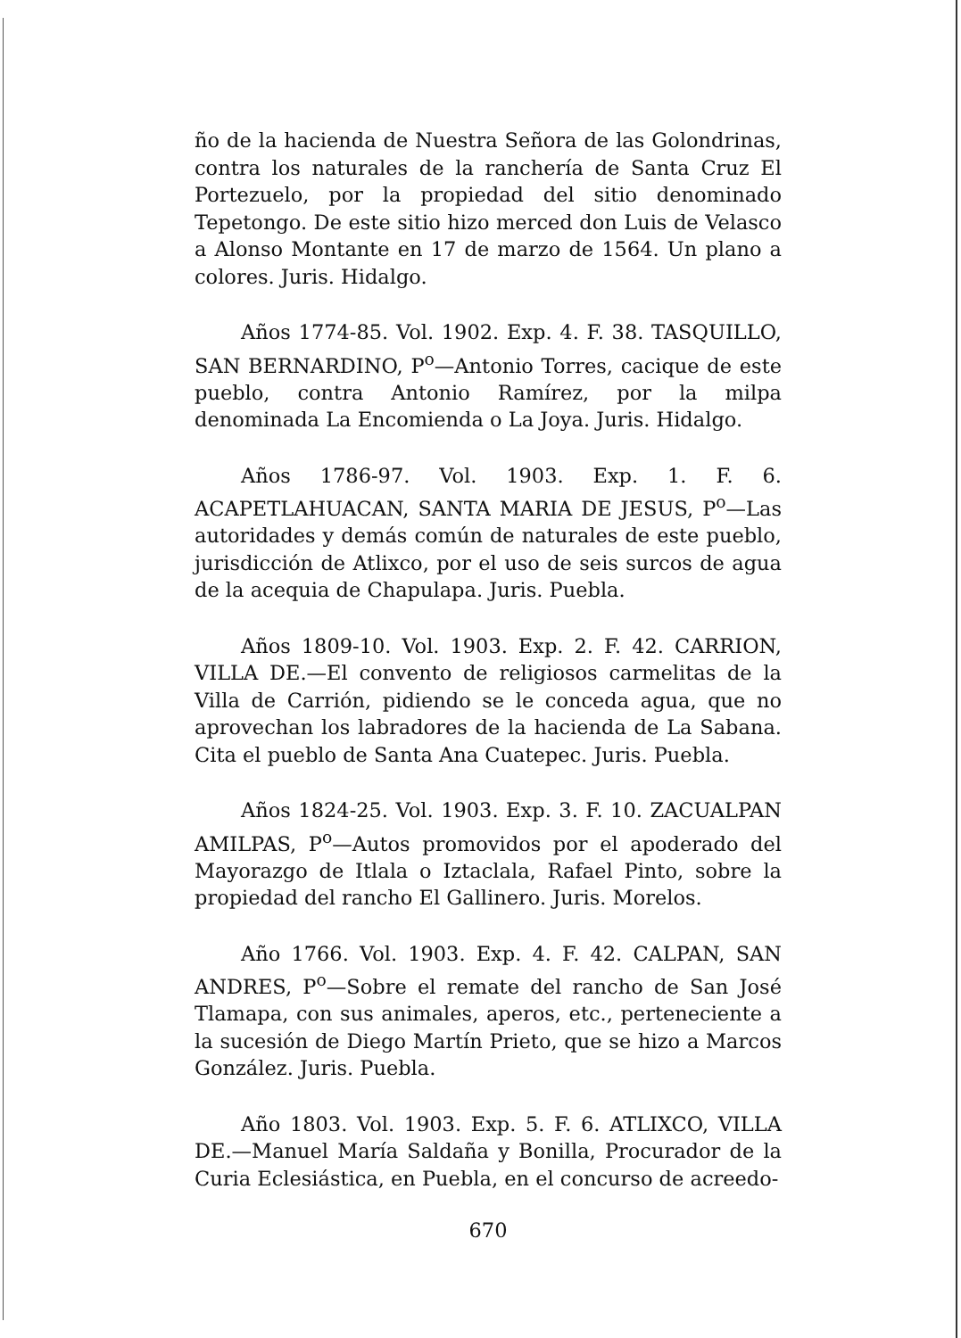ño de la hacienda de Nuestra Señora de las Golondrinas, contra los naturales de la ranchería de Santa Cruz El Portezuelo, por la propiedad del sitio denominado Tepetongo. De este sitio hizo merced don Luis de Velasco a Alonso Montante en 17 de marzo de 1564. Un plano a colores. Juris. Hidalgo.
Años 1774-85. Vol. 1902. Exp. 4. F. 38. TASQUILLO, SAN BERNARDINO, P<sup>o</sup>—Antonio Torres, cacique de este pueblo, contra Antonio Ramírez, por la milpa denominada La Encomienda o La Joya. Juris. Hidalgo.
Años 1786-97. Vol. 1903. Exp. 1. F. 6. ACAPETLAHUACAN, SANTA MARIA DE JESUS, P<sup>o</sup>—Las autoridades y demás común de naturales de este pueblo, jurisdicción de Atlixco, por el uso de seis surcos de agua de la acequia de Chapulapa. Juris. Puebla.
Años 1809-10. Vol. 1903. Exp. 2. F. 42. CARRION, VILLA DE.—El convento de religiosos carmelitas de la Villa de Carrión, pidiendo se le conceda agua, que no aprovechan los labradores de la hacienda de La Sabana. Cita el pueblo de Santa Ana Cuatepec. Juris. Puebla.
Años 1824-25. Vol. 1903. Exp. 3. F. 10. ZACUALPAN AMILPAS, P<sup>o</sup>—Autos promovidos por el apoderado del Mayorazgo de Itlala o Iztaclala, Rafael Pinto, sobre la propiedad del rancho El Gallinero. Juris. Morelos.
Año 1766. Vol. 1903. Exp. 4. F. 42. CALPAN, SAN ANDRES, P<sup>o</sup>—Sobre el remate del rancho de San José Tlamapa, con sus animales, aperos, etc., perteneciente a la sucesión de Diego Martín Prieto, que se hizo a Marcos González. Juris. Puebla.
Año 1803. Vol. 1903. Exp. 5. F. 6. ATLIXCO, VILLA DE.—Manuel María Saldaña y Bonilla, Procurador de la Curia Eclesiástica, en Puebla, en el concurso de acreedo-
670